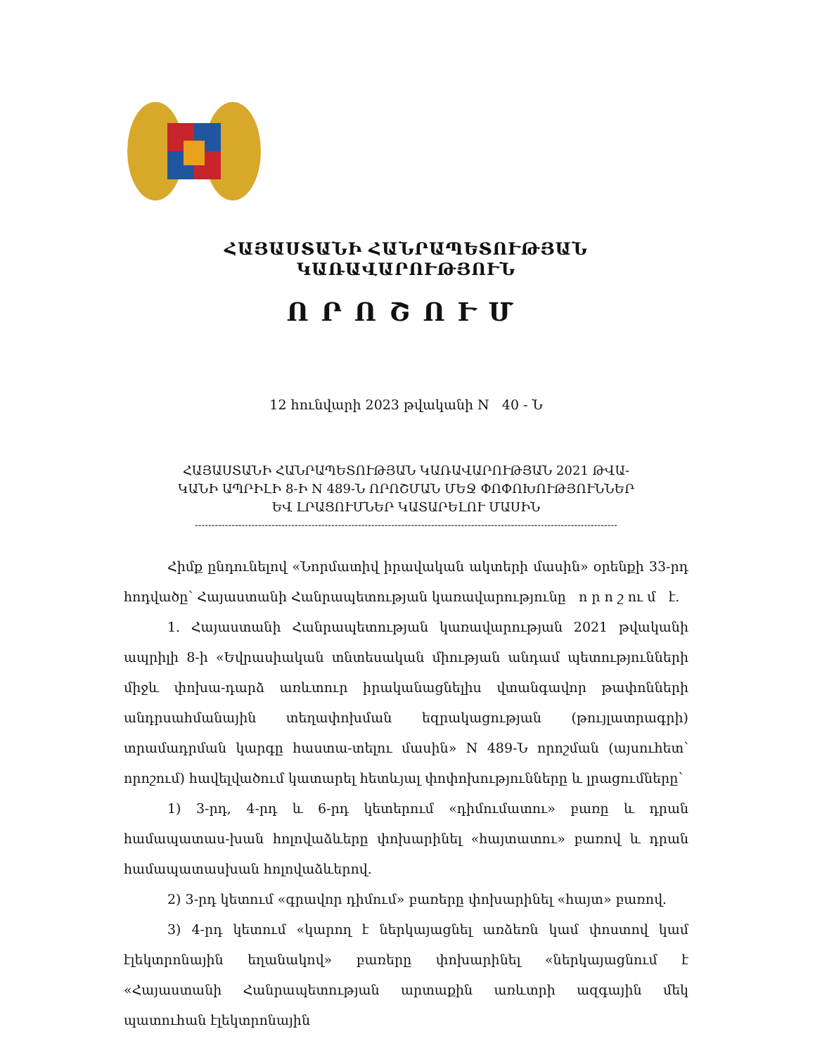ՀԱՅԱՍՏԱՆԻ ՀԱՆՐԱՊԵՏՈՒԹՅԱՆ ԿԱՌԱՎԱՐՈՒԹՅՈՒՆ
ՈՐՈՇՈՒՄ
12 հունվարի 2023 թվականի N 40 - Ն
ՀԱՅԱՍՏԱՆԻ ՀԱՆՐԱՊԵՏՈՒԹՅԱՆ ԿԱՌԱՎԱՐՈՒԹՅԱՆ 2021 ԹՎԱ-
ԿԱՆԻ ԱՊՐԻԼԻ 8-Ի N 489-Ն ՈՐՈՇՄԱՆ ՄԵՋ ՓՈՓՈԽՈՒԹՅՈՒՆՆԵՐ
ԵՎ ԼՐԱՑՈՒՄՆԵՐ ԿԱՏԱՐԵԼՈՒ ՄԱՍԻՆ
-------------------------------------------------------------------------------------------------------------------------------
Հիմք ընդունելով «Նորմատիվ իրավական ակտերի մասին» օրենքի 33-րդ հոդվածը՝ Հայաստանի Հանրապետության կառավարությունը ո ր ո շ ու մ է.
1. Հայաստանի Հանրապետության կառավարության 2021 թվականի ապրիլի 8-ի «Եվրասիական տնտեսական միության անդամ պետությունների միջև փոխա-դարձ առևտուր իրականացնելիս վտանգավոր թափոնների անդրսահմանային տեղափոխման եզրակացության (թույլատրագրի) տրամադրման կարգը հաստա-տելու մասին» N 489-Ն որոշման (այսուհետ՝ որոշում) հավելվածում կատարել հետևյալ փոփոխությունները և լրացումները՝
1) 3-րդ, 4-րդ և 6-րդ կետերում «դիմումատու» բառը և դրան համապատաս-խան հոլովաձևերը փոխարինել «հայտատու» բառով և դրան համապատասխան հոլովաձևերով.
2) 3-րդ կետում «գրավոր դիմում» բառերը փոխարինել «հայտ» բառով.
3) 4-րդ կետում «կարող է ներկայացնել առձեռն կամ փոստով կամ էլեկտրոնային եղանակով» բառերը փոխարինել «ներկայացնում է «Հայաստանի Հանրապետության արտաքին առևտրի ազգային մեկ պատուհան էլեկտրոնային